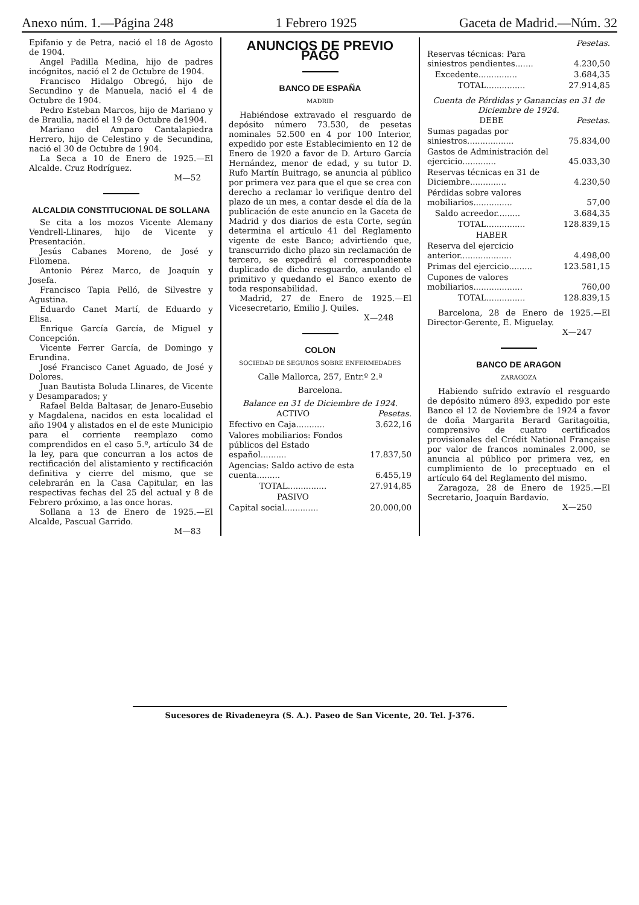Anexo núm. 1.—Página 248 1 Febrero 1925 Gaceta de Madrid.—Núm. 32
Epifanio y de Petra, nació el 18 de Agosto de 1904.
Angel Padilla Medina, hijo de padres incógnitos, nació el 2 de Octubre de 1904.
Francisco Hidalgo Obregó, hijo de Secundino y de Manuela, nació el 4 de Octubre de 1904.
Pedro Esteban Marcos, hijo de Mariano y de Braulia, nació el 19 de Octubre de1904.
Mariano del Amparo Cantalapiedra Herrero, hijo de Celestino y de Secundina, nació el 30 de Octubre de 1904.
La Seca a 10 de Enero de 1925.—El Alcalde. Cruz Rodríguez.
M—52
ALCALDIA CONSTITUCIONAL DE SOLLANA
Se cita a los mozos Vicente Alemany Vendrell-Llinares, hijo de Vicente y Presentación.
Jesús Cabanes Moreno, de José y Filomena.
Antonio Pérez Marco, de Joaquín y Josefa.
Francisco Tapia Pelló, de Silvestre y Agustina.
Eduardo Canet Martí, de Eduardo y Elisa.
Enrique García García, de Miguel y Concepción.
Vicente Ferrer García, de Domingo y Erundina.
José Francisco Canet Aguado, de José y Dolores.
Juan Bautista Boluda Llinares, de Vicente y Desamparados; y
Rafael Belda Baltasar, de Jenaro-Eusebio y Magdalena, nacidos en esta localidad el año 1904 y alistados en el de este Municipio para el corriente reemplazo como comprendidos en el caso 5.º, artículo 34 de la ley, para que concurran a los actos de rectificación del alistamiento y rectificación definitiva y cierre del mismo, que se celebrarán en la Casa Capitular, en las respectivas fechas del 25 del actual y 8 de Febrero próximo, a las once horas.
Sollana a 13 de Enero de 1925.—El Alcalde, Pascual Garrido.
M—83
ANUNCIOS DE PREVIO PAGO
BANCO DE ESPAÑA
MADRID
Habiéndose extravado el resguardo de depósito número 73.530, de pesetas nominales 52.500 en 4 por 100 Interior, expedido por este Establecimiento en 12 de Enero de 1920 a favor de D. Arturo García Hernández, menor de edad, y su tutor D. Rufo Martín Buitrago, se anuncia al público por primera vez para que el que se crea con derecho a reclamar lo verifique dentro del plazo de un mes, a contar desde el día de la publicación de este anuncio en la Gaceta de Madrid y dos diarios de esta Corte, según determina el artículo 41 del Reglamento vigente de este Banco; advirtiendo que, transcurrido dicho plazo sin reclamación de tercero, se expedirá el correspondiente duplicado de dicho resguardo, anulando el primitivo y quedando el Banco exento de toda responsabilidad.
Madrid, 27 de Enero de 1925.—El Vicesecretario, Emilio J. Quiles.
X—248
COLON
SOCIEDAD DE SEGUROS SOBRE ENFERMEDADES
Calle Mallorca, 257, Entr.º 2.ª
Barcelona.
Balance en 31 de Diciembre de 1924.
| ACTIVO | Pesetas. |
| --- | --- |
| Efectivo en Caja........... | 3.622,16 |
| Valores mobiliarios: Fondos públicos del Estado español.......... | 17.837,50 |
| Agencias: Saldo activo de esta cuenta......... | 6.455,19 |
| TOTAL............... | 27.914,85 |
| PASIVO | |
| Capital social............. | 20.000,00 |
| | Pesetas. |
| --- | --- |
| Reservas técnicas: Para siniestros pendientes....... | 4.230,50 |
| Excedente............... | 3.684,35 |
| TOTAL............... | 27.914,85 |
Cuenta de Pérdidas y Ganancias en 31 de Diciembre de 1924.
| DEBE | Pesetas. |
| --- | --- |
| Sumas pagadas por siniestros.................. | 75.834,00 |
| Gastos de Administración del ejercicio............. | 45.033,30 |
| Reservas técnicas en 31 de Diciembre.............. | 4.230,50 |
| Pérdidas sobre valores mobiliarios............... | 57,00 |
| Saldo acreedor......... | 3.684,35 |
| TOTAL............... | 128.839,15 |
| HABER | |
| Reserva del ejercicio anterior.................... | 4.498,00 |
| Primas del ejercicio......... | 123.581,15 |
| Cupones de valores mobiliarios................... | 760,00 |
| TOTAL............... | 128.839,15 |
Barcelona, 28 de Enero de 1925.—El Director-Gerente, E. Miguelay.
X—247
BANCO DE ARAGON
ZARAGOZA
Habiendo sufrido extravío el resguardo de depósito número 893, expedido por este Banco el 12 de Noviembre de 1924 a favor de doña Margarita Berard Garitagoitia, comprensivo de cuatro certificados provisionales del Crédit National Française por valor de francos nominales 2.000, se anuncia al público por primera vez, en cumplimiento de lo preceptuado en el artículo 64 del Reglamento del mismo.
Zaragoza, 28 de Enero de 1925.—El Secretario, Joaquín Bardavío.
X—250
Sucesores de Rivadeneyra (S. A.). Paseo de San Vicente, 20. Tel. J-376.